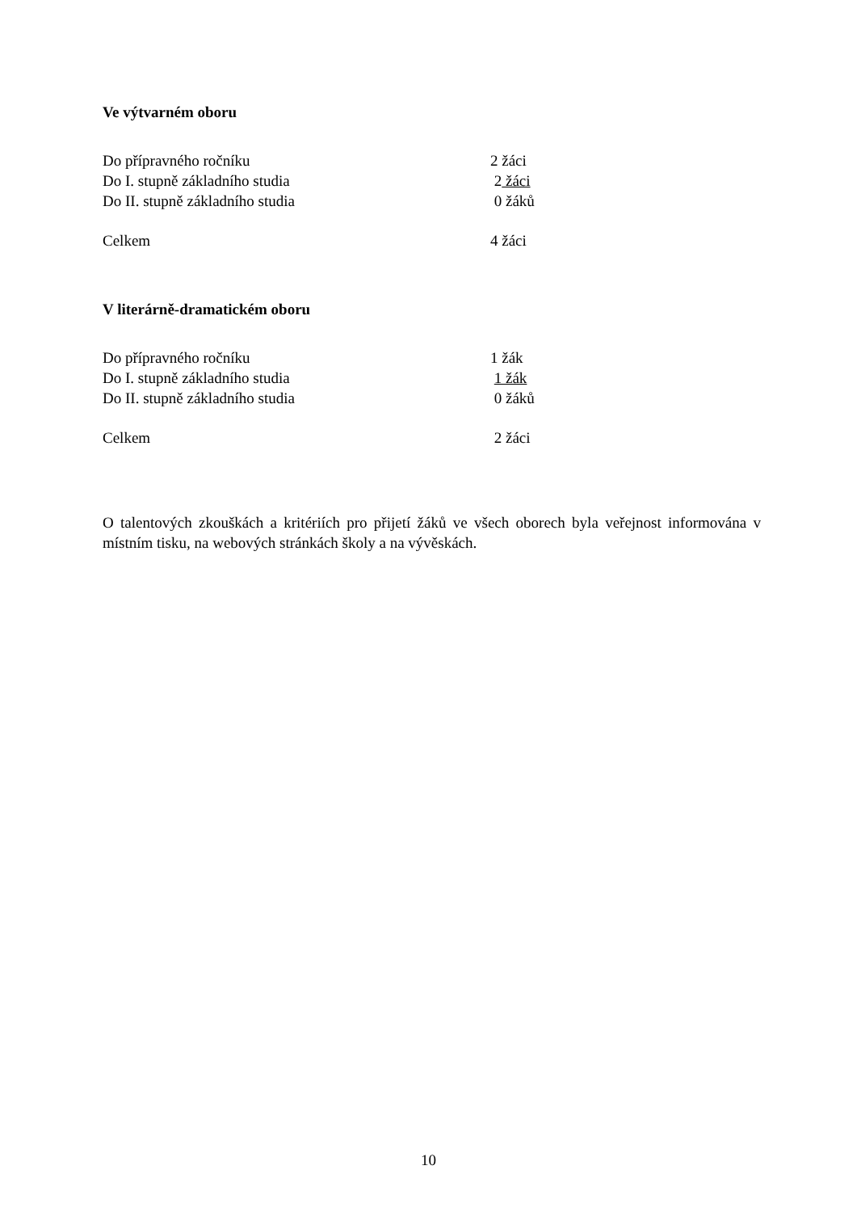Ve výtvarném oboru
Do přípravného ročníku 2 žáci
Do I. stupně základního studia 2 žáci
Do II. stupně základního studia 0 žáků
Celkem 4 žáci
V literárně-dramatickém oboru
Do přípravného ročníku 1 žák
Do I. stupně základního studia 1 žák
Do II. stupně základního studia 0 žáků
Celkem 2 žáci
O talentových zkouškách a kritériích pro přijetí žáků ve všech oborech byla veřejnost informována v místním tisku, na webových stránkách školy a na vývěskách.
10